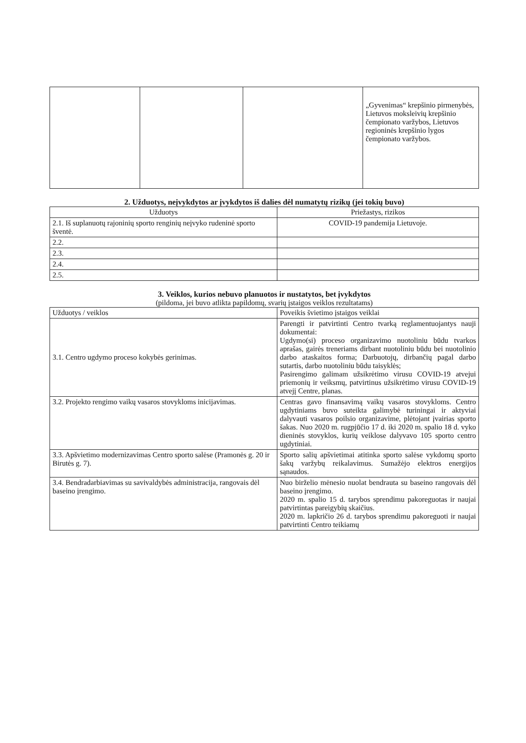| | | | „Gyvenimas“ krepšinio pirmenybės, Lietuvos moksleivių krepšinio čempionato varžybos, Lietuvos regioninės krepšinio lygos čempionato varžybos. |
2. Užduotys, neįvykdytos ar įvykdytos iš dalies dėl numatytų rizikų (jei tokių buvo)
| Užduotys | Priežastys, rizikos |
| --- | --- |
| 2.1. Iš suplanuotų rajoninių sporto renginių neįvyko rudeninė sporto šventė. | COVID-19 pandemija Lietuvoje. |
| 2.2. | |
| 2.3. | |
| 2.4. | |
| 2.5. | |
3. Veiklos, kurios nebuvo planuotos ir nustatytos, bet įvykdytos
(pildoma, jei buvo atlikta papildomų, svarių įstaigos veiklos rezultatams)
| Užduotys / veiklos | Poveikis švietimo įstaigos veiklai |
| --- | --- |
| 3.1. Centro ugdymo proceso kokybės gerinimas. | Parengti ir patvirtinti Centro tvarką reglamentuojantys nauji dokumentai: Ugdymo(si) proceso organizavimo nuotoliniu būdu tvarkos aprašas, gairės treneriams dirbant nuotoliniu būdu bei nuotolinio darbo ataskaitos forma; Darbuotojų, dirbančių pagal darbo sutartis, darbo nuotoliniu būdu taisyklės; Pasirengimo galimam užsikrėtimo virusu COVID-19 atvejui priemonių ir veiksmų, patvirtinus užsikrėtimo virusu COVID-19 atvejį Centre, planas. |
| 3.2. Projekto rengimo vaikų vasaros stovykloms inicijavimas. | Centras gavo finansavimą vaikų vasaros stovykloms. Centro ugdytiniams buvo suteikta galimybė turiningai ir aktyviai dalyvauti vasaros poilsio organizavime, plėtojant įvairias sporto šakas. Nuo 2020 m. rugpjūčio 17 d. iki 2020 m. spalio 18 d. vyko dieninės stovyklos, kurių veiklose dalyvavo 105 sporto centro ugdytiniai. |
| 3.3. Apšvietimo modernizavimas Centro sporto salėse (Pramonės g. 20 ir Birutės g. 7). | Sporto salių apšvietimai atitinka sporto salėse vykdomų sporto šakų varžybų reikalavimus. Sumažėjo elektros energijos sąnaudos. |
| 3.4. Bendradarbiavimas su savivaldybės administracija, rangovais dėl baseino įrengimo. | Nuo birželio mėnesio nuolat bendrauta su baseino rangovais dėl baseino įrengimo. 2020 m. spalio 15 d. tarybos sprendimu pakoreguotas ir naujai patvirtintas pareigybių skaičius. 2020 m. lapkričio 26 d. tarybos sprendimu pakoreguoti ir naujai patvirtinti Centro teikiamų |